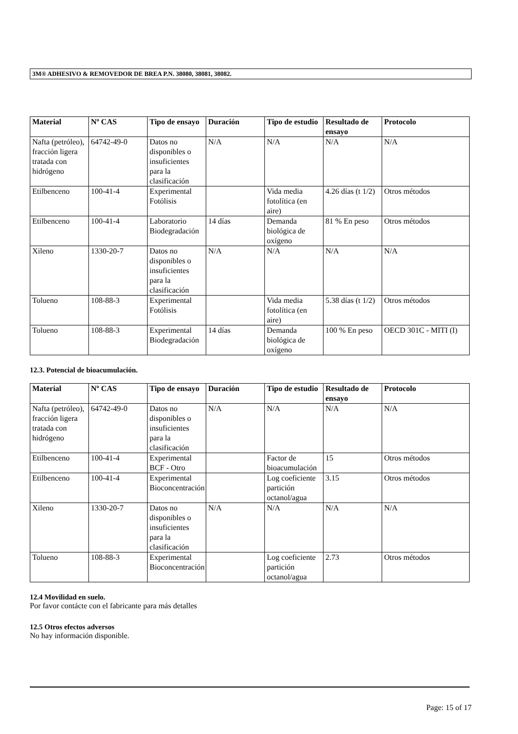3M® ADHESIVO & REMOVEDOR DE BREA P.N. 38080, 38081, 38082.
| Material | Nº CAS | Tipo de ensayo | Duración | Tipo de estudio | Resultado de ensayo | Protocolo |
| --- | --- | --- | --- | --- | --- | --- |
| Nafta (petróleo), fracción ligera tratada con hidrógeno | 64742-49-0 | Datos no disponibles o insuficientes para la clasificación | N/A | N/A | N/A | N/A |
| Etilbenceno | 100-41-4 | Experimental Fotólisis | | Vida media fotolítica (en aire) | 4.26 días (t 1/2) | Otros métodos |
| Etilbenceno | 100-41-4 | Laboratorio Biodegradación | 14 días | Demanda biológica de oxígeno | 81 % En peso | Otros métodos |
| Xileno | 1330-20-7 | Datos no disponibles o insuficientes para la clasificación | N/A | N/A | N/A | N/A |
| Tolueno | 108-88-3 | Experimental Fotólisis | | Vida media fotolítica (en aire) | 5.38 días (t 1/2) | Otros métodos |
| Tolueno | 108-88-3 | Experimental Biodegradación | 14 días | Demanda biológica de oxígeno | 100 % En peso | OECD 301C - MITI (I) |
12.3. Potencial de bioacumulación.
| Material | Nº CAS | Tipo de ensayo | Duración | Tipo de estudio | Resultado de ensayo | Protocolo |
| --- | --- | --- | --- | --- | --- | --- |
| Nafta (petróleo), fracción ligera tratada con hidrógeno | 64742-49-0 | Datos no disponibles o insuficientes para la clasificación | N/A | N/A | N/A | N/A |
| Etilbenceno | 100-41-4 | Experimental BCF - Otro | | Factor de bioacumulación | 15 | Otros métodos |
| Etilbenceno | 100-41-4 | Experimental Bioconcentración | | Log coeficiente partición octanol/agua | 3.15 | Otros métodos |
| Xileno | 1330-20-7 | Datos no disponibles o insuficientes para la clasificación | N/A | N/A | N/A | N/A |
| Tolueno | 108-88-3 | Experimental Bioconcentración | | Log coeficiente partición octanol/agua | 2.73 | Otros métodos |
12.4 Movilidad en suelo.
Por favor contácte con el fabricante para más detalles
12.5 Otros efectos adversos
No hay información disponible.
Page: 15 of 17